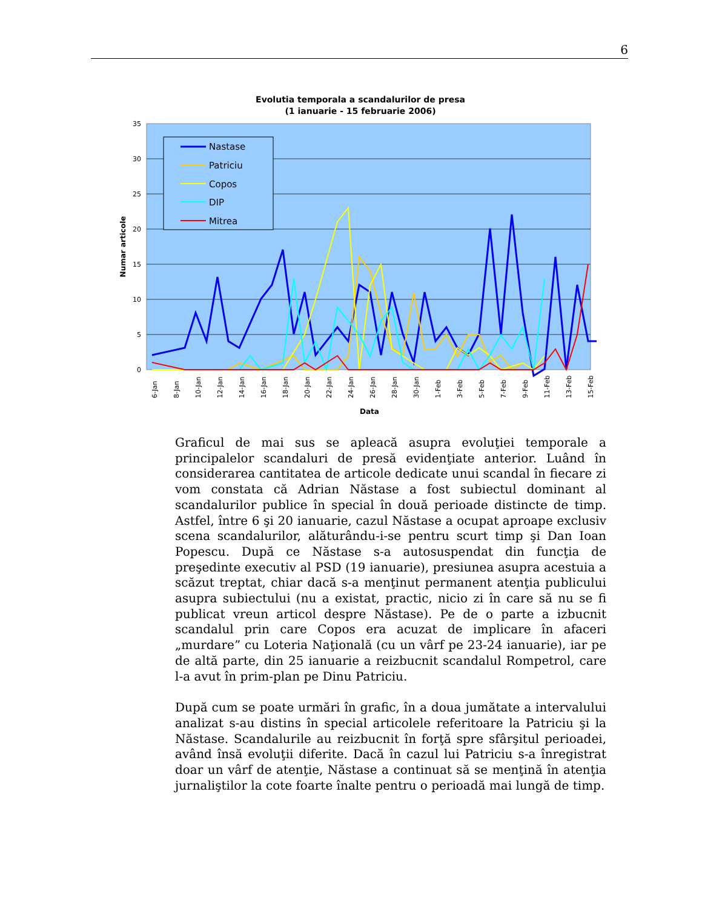6
Evolutia temporala a scandalurilor de presa
(1 ianuarie - 15 februarie 2006)
35
30
25
20
15
10
5
0
Numar articole
Nastase
Patriciu
Copos
DIP
Mitrea
6-Jan
8-Jan
10-Jan
12-Jan
14-Jan
16-Jan
18-Jan
20-Jan
22-Jan
24-Jan
26-Jan
28-Jan
30-Jan
1-Feb
3-Feb
5-Feb
7-Feb
9-Feb
11-Feb
13-Feb
15-Feb
Data
Graficul de mai sus se apleacă asupra evoluţiei temporale a principalelor scandaluri de presă evidenţiate anterior. Luând în considerarea cantitatea de articole dedicate unui scandal în fiecare zi vom constata că Adrian Năstase a fost subiectul dominant al scandalurilor publice în special în două perioade distincte de timp. Astfel, între 6 şi 20 ianuarie, cazul Năstase a ocupat aproape exclusiv scena scandalurilor, alăturându-i-se pentru scurt timp şi Dan Ioan Popescu. După ce Năstase s-a autosuspendat din funcţia de preşedinte executiv al PSD (19 ianuarie), presiunea asupra acestuia a scăzut treptat, chiar dacă s-a menţinut permanent atenţia publicului asupra subiectului (nu a existat, practic, nicio zi în care să nu se fi publicat vreun articol despre Năstase). Pe de o parte a izbucnit scandalul prin care Copos era acuzat de implicare în afaceri „murdare” cu Loteria Naţională (cu un vârf pe 23-24 ianuarie), iar pe de altă parte, din 25 ianuarie a reizbucnit scandalul Rompetrol, care l-a avut în prim-plan pe Dinu Patriciu.
După cum se poate urmări în grafic, în a doua jumătate a intervalului analizat s-au distins în special articolele referitoare la Patriciu şi la Năstase. Scandalurile au reizbucnit în forţă spre sfârşitul perioadei, având însă evoluţii diferite. Dacă în cazul lui Patriciu s-a înregistrat doar un vârf de atenţie, Năstase a continuat să se menţină în atenţia jurnaliştilor la cote foarte înalte pentru o perioadă mai lungă de timp.